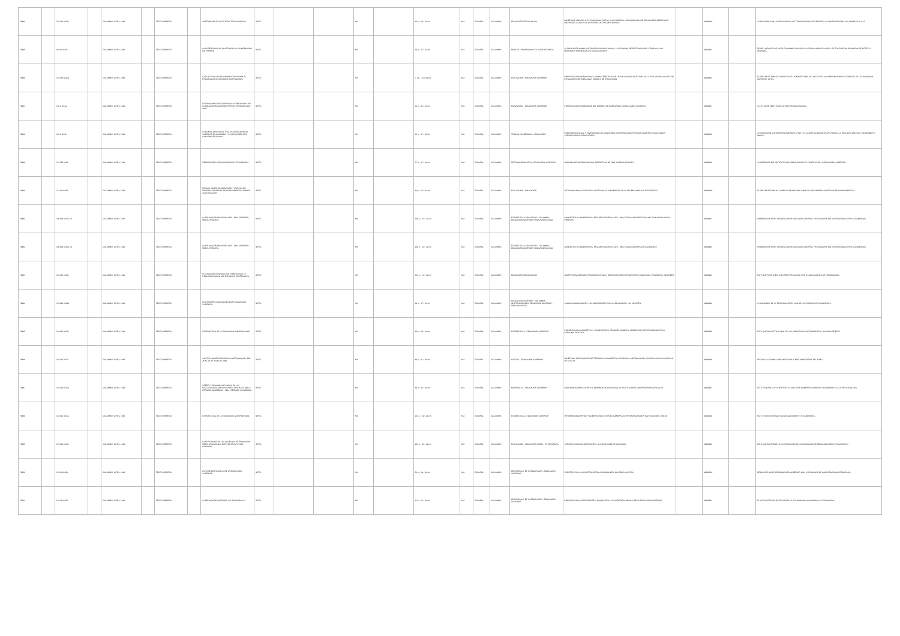| 79484 | | 378.416 IC15a | | COLOMBIA: ICFES, 1980 | | TEXTO IMPRESO | | ANTEPROYECTO INSTITUTOS TECNOLÓGICOS | ICFES | | | N/A | | 64 p. ; 33 x 22 cm | N/A | ESPAÑOL | COLOMBIA | EDUCACIÓN TECNOLÓGICA | OBJETIVOS; MODELO A; EL PROGRAMA; ÁREAS; PLAN GENERAL; ORGANIGRAMA DE RELACIONES GENERALES; DISEÑO DEL CONJUNTO; CRITERIOS DE VÍAS PEATONALES | | 00098480 | | LA RELACIÓN CON LA RED NACIONAL DE TECNOLÓGICOS SE PRESENTA LA CONFIGURACIÓN LOS MODELOS A, B, D... |
| 79485 | | 368.43 IC15c | | COLOMBIA: ICFES, 1980 | | TEXTO IMPRESO | | LAS CREDENCIALES ACADÉMICAS Y LOS MERCADOS DE TRABAJO | ICFES | | | N/A | | 39 p. ; 17 x 23 cm | N/A | ESPAÑOL | COLOMBIA | EMPLEO - PROFESIONALES UNIVERSITARIOS | LA EDUCACIÓN COMO MOTOR DE MOVILIDAD SOCIAL; LA RELACIÓN ENTRE EDUCACIÓN Y TRABAJO; LOS MERCADOS CREDENCIALES; CONCLUSIONES | | 00098481 | | DESDE UN PUNTO DE VISTA ECONÓMICO CLÁSICO LA EXPLICACIÓN ES LINEAL: SE TRATA DE UN PROBLEMA DE OFERTA Y DEMANDA... |
| 79486 | | 378.404 IC15g | | COLOMBIA: ICFES, 1980 | | TEXTO IMPRESO | | GUÍA DE EVALUACIÓN UNIVERSITARIA PARA EL PROCESO DE PLANEACIÓN INSTITUCIONAL | ICFES | | | N/A | | v. 1 p. ; 33 x 24 cm | N/A | ESPAÑOL | COLOMBIA | EVALUACIÓN - EDUCACIÓN SUPERIOR | PRESENTACIÓN; DEFINICIONES; CARACTERÍSTICAS DE LA EVALUACIÓN; OBJETIVOS DE LA EVALUACIÓN; CLASES DE EVALUACIÓN; METODOLOGÍA; MODELO DE EVALUACIÓN | | 00098482 | | EL PRESENTE TRABAJO CONSTITUYE UN APORTE MÁS DEL INSTITUTO COLOMBIANO PARA EL FOMENTO DE LA EDUCACIÓN SUPERIOR, ICFES... |
| 79487 | | 378.2 IC15s | | COLOMBIA: ICFES, 1981 | | TEXTO IMPRESO | | ESTIMACIONES DE EGRESADOS Y GRADUADOS EN LA EDUCACIÓN SUPERIOR PARA EL PERIODO 1980 - 1985 | ICFES | | | N/A | | 33 p. ; 22 x 18 cm | N/A | ESPAÑOL | COLOMBIA | EGRESADOS - EDUCACIÓN SUPERIOR | PRESENTACIÓN; ESTIMACIÓN DEL NÚMERO DE EGRESADOS; CONCLUSIÓN; CUADROS | | 00098487 | | LA LEY 80 DE 1980 Y EN EL ÚLTIMO PERIODO SOCIAL... |
| 79488 | | 378.2 IC15c | | COLOMBIA: ICFES, 1981 | | TEXTO IMPRESO | | LA CONVALIDACIÓN DE TÍTULOS DE EDUCACIÓN SUPERIOR EN COLOMBIA Y LA APLICACIÓN DEL CONVENIO REGIONAL | ICFES | | | N/A | | 62 p. ; 17 x 25 cm | N/A | ESPAÑOL | COLOMBIA | TÍTULOS ACADÉMICOS - EDUCACIÓN | FUNDAMENTO LEGAL Y VIGENCIA DE LOS CONVENIOS; CONVENIOS BILATERALES VIGENTES EN COLOMBIA; SERVICIO SOCIAL OBLIGATORIO | | 00098488 | | LA EDUCACIÓN SUPERIOR EN AMÉRICA LATINA Y EL CARIBE NO PUEDE ESTAR AJENA A LA REALIDAD POLÍTICA, ECONÓMICA Y SOCIAL... |
| 79489 | | 379.155 IC15r | | COLOMBIA: ICFES, 1981 | | TEXTO IMPRESO | | REFORMA DE LA EDUCACIÓN POST SECUNDARIA | ICFES | | | N/A | | 77 p. ; 17 x 24 cm | N/A | ESPAÑOL | COLOMBIA | REFORMA EDUCATIVA - EDUCACIÓN SUPERIOR | DEMANDA DE INEXEQUIBILIDAD; DECRETO 80 DE 1980; NORMAS LEGALES | | 00098489 | | LA DIRECCIÓN DEL INSTITUTO COLOMBIANO PARA EL FOMENTO DE LA EDUCACIÓN SUPERIOR... |
| 79490 | | 371.26 IC15m | | COLOMBIA: ICFES, 1981 | | TEXTO IMPRESO | | MANUAL SOBRE ELABORACIÓN Y ANÁLISIS DE PRUEBAS OBJETIVAS DE CONOCIMIENTOS PARA EL AULA ESCOLAR | ICFES | | | N/A | | 84 p. ; 17 x 23 cm | N/A | ESPAÑOL | COLOMBIA | EVALUACIÓN - EDUCACIÓN | INTRODUCCIÓN; LAS PRUEBAS OBJETIVAS; PLANEAMIENTO DE LA PRUEBA; ANÁLISIS ESTADÍSTICO | | 00098490 | | EL PRESENTE MANUAL SOBRE ELABORACIÓN Y ANÁLISIS DE PRUEBAS OBJETIVAS DE CONOCIMIENTOS... |
| 79491 | | 306.803 IC15e V.1 | | COLOMBIA: ICFES, 1981 | | TEXTO IMPRESO | | LA EDUCACIÓN EN CIFRAS 1978 - 1981 SUPERIOR, MEDIA, PRIMARIA | ICFES | | | N/A | | 180 p. ; 33 x 22 cm | N/A | ESPAÑOL | COLOMBIA | ESTADÍSTICAS EDUCATIVAS - COLOMBIA; EDUCACIÓN SUPERIOR; EDUCACIÓN BÁSICA | CONCEPTOS Y COMENTARIOS; RESUMEN GENERAL 1978 - 1981; EDUCACIÓN PRE ESCOLAR; EDUCACIÓN BÁSICA PRIMARIA | | 00098491 | | INFORMACIÓN EN EL PROCESO DE PLANEACIÓN, CONTROL Y EVALUACIÓN DEL SISTEMA EDUCATIVO COLOMBIANO... |
| 79492 | | 306.803 IC15e V.2 | | COLOMBIA: ICFES, 1981 | | TEXTO IMPRESO | | LA EDUCACIÓN EN CIFRAS 1978 - 1981 SUPERIOR, MEDIA, PRIMARIA | ICFES | | | N/A | | 180 p. ; 33 x 22 cm | N/A | ESPAÑOL | COLOMBIA | ESTADÍSTICAS EDUCATIVAS - COLOMBIA; EDUCACIÓN SUPERIOR; EDUCACIÓN BÁSICA | CONCEPTOS Y COMENTARIOS; RESUMEN GENERAL 1978 - 1981; EDUCACIÓN BÁSICA SECUNDARIA | | 00098492 | | INFORMACIÓN EN EL PROCESO DE PLANEACIÓN, CONTROL Y EVALUACIÓN DEL SISTEMA EDUCATIVO COLOMBIANO... |
| 79493 | | 378.416 IC15c | | COLOMBIA: ICFES, 1981 | | TEXTO IMPRESO | | III CONGRESO NACIONAL DE TECNÓLOGOS LA REGLAMENTACIÓN DEL EJERCICIO PROFESIONAL | ICFES | | | N/A | | 333 p. ; 13 x 31 cm | N/A | ESPAÑOL | COLOMBIA | EDUCACIÓN TECNOLÓGICA | COMITÉ ORGANIZADOR; PROGRAMA OFICIAL; DIRECTORIO DE PARTICIPANTES; DISCURSOS; PONENCIAS; INFORMES | | 00098493 | | ESTE QUE APORTA EN. ESFUERZO REALIZADO POR 9 ASOCIACIONES DE TECNÓLOGOS... |
| 79494 | | 378.881 IC15a | | COLOMBIA: ICFES, 1981 | | TEXTO IMPRESO | | LOS APORTES NACIONALES PARA EDUCACIÓN SUPERIOR | ICFES | | | N/A | | 39 p. ; 17 x 23 cm | N/A | ESPAÑOL | COLOMBIA | EDUCACIÓN SUPERIOR - COLOMBIA - INVESTIGACIONES; EDUCACIÓN SUPERIOR - PRESUPUESTOS | ALGUNOS INDICADORES; LOS INDICADORES PARA LA EDUCACIÓN; LOS APORTES | | 00098494 | | LA BÚSQUEDA DE LA EFICIENCIA EN EL USO DE LOS RECURSOS FINANCIEROS... |
| 79495 | | 378.011 IC15e | | COLOMBIA: ICFES, 1982 | | TEXTO IMPRESO | | ESTADÍSTICAS DE LA EDUCACIÓN SUPERIOR 1980 | ICFES | | | N/A | | 84 p. ; 25 x 18 cm | N/A | ESPAÑOL | COLOMBIA | ESTADÍSTICAS - EDUCACIÓN SUPERIOR | PRESENTACIÓN; CONCEPTOS Y COMENTARIOS; RESUMEN GENERAL; NÚMERO DE CENTROS EDUCATIVOS; PERSONAL DOCENTE | | 00098495 | | ESTO QUE CONSTITUYE UNO DE LOS PRINCIPALES INSTRUMENTOS Y CALIDAD DE ESTA... |
| 79496 | | 378.118 IC15c | | COLOMBIA: ICFES, 1982 | | TEXTO IMPRESO | | COSTOS UNIVERSITARIOS ANA METODOLOGÍA, DEL 26 AL 30 DE JULIO DE 1982 | ICFES | | | N/A | | 88 p. ; 21 x 28 cm | N/A | ESPAÑOL | COLOMBIA | COSTOS - EDUCACIÓN SUPERIOR | OBJETIVOS; DEFINICIONES DE TÉRMINOS Y CONCEPTOS UTILIZADOS; METODOLOGÍA; CUADROS PARA EL CÁLCULO DE COSTOS | | 00098496 | | SEGÚN LAS NORMAS ORGANIZATIVAS Y REGLAMENTARIAS DEL ICFES... |
| 79497 | | 378.105 IC15o | | COLOMBIA: ICFES, 1982 | | TEXTO IMPRESO | | OFERTA Y DEMANDA DE CUPOS EN LAS INSTITUCIONES UNIVERSITARIAS OFICIALES 1981 II PERIODO ACADÉMICO - 1982 I PERIODO ACADÉMICO | ICFES | | | N/A | | 84 p. ; 32 x 18 cm | N/A | ESPAÑOL | COLOMBIA | MATRÍCULAS - EDUCACIÓN SUPERIOR | CONSIDERACIONES; OFERTA Y DEMANDA DE CUPOS EN LAS INSTITUCIONES UNIVERSITARIAS OFICIALES | | 00098497 | | ESTE TRABAJO CUYO OBJETIVO ES MOSTRAR COMPARATIVAMENTE LA DEMANDA Y LA OFERTA DE CUPOS... |
| 79498 | | 378.011 IC15e | | COLOMBIA: ICFES, 1983 | | TEXTO IMPRESO | | ESTADÍSTICAS DE LA EDUCACIÓN SUPERIOR 1981 | ICFES | | | N/A | | 123 p. ; 30 x 21 cm | N/A | ESPAÑOL | COLOMBIA | ESTADÍSTICAS - EDUCACIÓN SUPERIOR | INFORMACIÓN GRÁFICA Y COMENTARIOS; TOTALES GENERALES; INFORMACIÓN POR INSTITUCIONES; ANEXO | | 00098498 | | ESTE TEXTO SE DIRIGE A LOS EDUCADORES Y ESTUDIANTES... |
| 79499 | | 375.006 IC15c | | COLOMBIA: ICFES, 1983 | | TEXTO IMPRESO | | CLASIFICACIÓN DE LOS COLEGIOS DE EDUCACIÓN MEDIA VOCACIONAL POR PUESTOS A NIVEL NACIONAL | ICFES | | | N/A | | 291 p. ; 34 x 22 cm | N/A | ESPAÑOL | COLOMBIA | EVALUACIÓN - EDUCACIÓN MEDIA - ESTADÍSTICAS | SERVICIO NACIONAL DE PRUEBAS; CLASIFICACIÓN DE COLEGIOS | | 00098499 | | ESTO QUE CONTIENE LA CLASIFICACIÓN DE LOS COLEGIOS DE EDUCACIÓN MEDIA VOCACIONAL... |
| 79500 | | 378.16 IC15p | | COLOMBIA: ICFES, 1983 | | TEXTO IMPRESO | | PLAN DE DESARROLLO DE LA EDUCACIÓN SUPERIOR | ICFES | | | N/A | | 56 p. ; 28 x 22 cm | N/A | ESPAÑOL | COLOMBIA | DESARROLLO DE LA EDUCACIÓN - EDUCACIÓN SUPERIOR | FUENTES PARA LAS CONTRAPARTIDAS NACIONALES; CUADROS; COSTOS | | 00098500 | | SEÑALAR EL NIVEL DE EDUCACIÓN SUPERIOR CON LA FINALIDAD DE CONFORMAR LOS RECURSOS... |
| 79501 | | 378.16 IC15e | | COLOMBIA: ICFES, 1983 | | TEXTO IMPRESO | | LA EDUCACIÓN SUPERIOR Y EL DESARROLLO | ICFES | | | N/A | | 37 p. ; 22 x 28 cm | N/A | ESPAÑOL | COLOMBIA | DESARROLLO DE LA EDUCACIÓN - EDUCACIÓN SUPERIOR | PRESENTACIÓN; ANTECEDENTES; MARCO LEGAL; PLAN DE DESARROLLO DE LA EDUCACIÓN SUPERIOR | | 00098501 | | EL ACTUAL ESTADO DE DESARROLLO COLOMBIANO HA DIVIDIDO A LA EDUCACIÓN... |